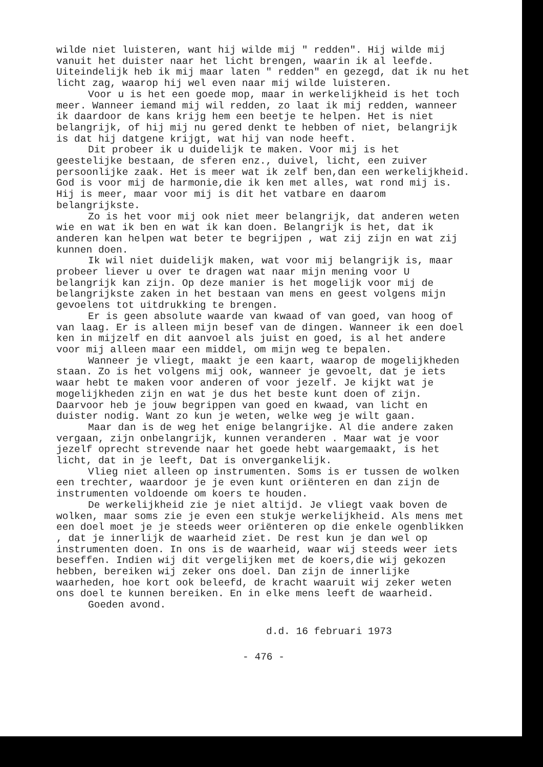wilde niet luisteren, want hij wilde mij " redden". Hij wilde mij vanuit het duister naar het licht brengen, waarin ik al leefde. Uiteindelijk heb ik mij maar laten " redden" en gezegd, dat ik nu het licht zag, waarop hij wel even naar mij wilde luisteren.
Voor u is het een goede mop, maar in werkelijkheid is het toch meer. Wanneer iemand mij wil redden, zo laat ik mij redden, wanneer ik daardoor de kans krijg hem een beetje te helpen. Het is niet belangrijk, of hij mij nu gered denkt te hebben of niet, belangrijk is dat hij datgene krijgt, wat hij van node heeft.
Dit probeer ik u duidelijk te maken. Voor mij is het geestelijke bestaan, de sferen enz., duivel, licht, een zuiver persoonlijke zaak. Het is meer wat ik zelf ben,dan een werkelijkheid. God is voor mij de harmonie,die ik ken met alles, wat rond mij is. Hij is meer, maar voor mij is dit het vatbare en daarom belangrijkste.
Zo is het voor mij ook niet meer belangrijk, dat anderen weten wie en wat ik ben en wat ik kan doen. Belangrijk is het, dat ik anderen kan helpen wat beter te begrijpen , wat zij zijn en wat zij kunnen doen.
Ik wil niet duidelijk maken, wat voor mij belangrijk is, maar probeer liever u over te dragen wat naar mijn mening voor U belangrijk kan zijn. Op deze manier is het mogelijk voor mij de belangrijkste zaken in het bestaan van mens en geest volgens mijn gevoelens tot uitdrukking te brengen.
Er is geen absolute waarde van kwaad of van goed, van hoog of van laag. Er is alleen mijn besef van de dingen. Wanneer ik een doel ken in mijzelf en dit aanvoel als juist en goed, is al het andere voor mij alleen maar een middel, om mijn weg te bepalen.
Wanneer je vliegt, maakt je een kaart, waarop de mogelijkheden staan. Zo is het volgens mij ook, wanneer je gevoelt, dat je iets waar hebt te maken voor anderen of voor jezelf. Je kijkt wat je mogelijkheden zijn en wat je dus het beste kunt doen of zijn. Daarvoor heb je jouw begrippen van goed en kwaad, van licht en duister nodig. Want zo kun je weten, welke weg je wilt gaan.
Maar dan is de weg het enige belangrijke. Al die andere zaken vergaan, zijn onbelangrijk, kunnen veranderen . Maar wat je voor jezelf oprecht strevende naar het goede hebt waargemaakt, is het licht, dat in je leeft, Dat is onvergankelijk.
Vlieg niet alleen op instrumenten. Soms is er tussen de wolken een trechter, waardoor je je even kunt oriënteren en dan zijn de instrumenten voldoende om koers te houden.
De werkelijkheid zie je niet altijd. Je vliegt vaak boven de wolken, maar soms zie je even een stukje werkelijkheid. Als mens met een doel moet je je steeds weer oriënteren op die enkele ogenblikken , dat je innerlijk de waarheid ziet. De rest kun je dan wel op instrumenten doen. In ons is de waarheid, waar wij steeds weer iets beseffen. Indien wij dit vergelijken met de koers,die wij gekozen hebben, bereiken wij zeker ons doel. Dan zijn de innerlijke waarheden, hoe kort ook beleefd, de kracht waaruit wij zeker weten ons doel te kunnen bereiken. En in elke mens leeft de waarheid.
Goeden avond.
d.d. 16 februari 1973
- 476 -